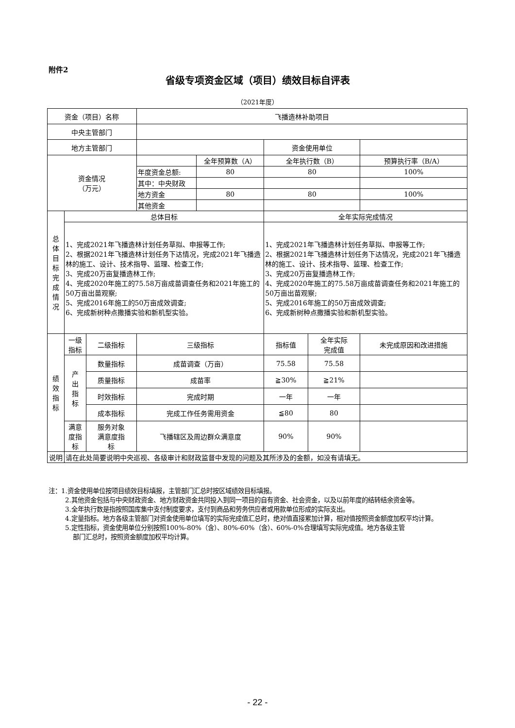附件2
省级专项资金区域（项目）绩效目标自评表
（2021年度）
| 资金（项目）名称 | | | 飞播造林补助项目 | | | | |
| 中央主管部门 | | | | | | | |
| 地方主管部门 | | | | | 资金使用单位 | | |
| 资金情况 （万元） | | | | 全年预算数（A） | 全年执行数（B） | | 预算执行率（B/A） |
| | | | 年度资金总额: | 80 | 80 | | 100% |
| | | | 其中：中央财政 | | | | |
| | | | 地方资金 | 80 | 80 | | 100% |
| | | | 其他资金 | | | | |
| 总 体 目 标 完 成 情 况 | 总体目标 | | | | 全年实际完成情况 | | |
| | 1、完成2021年飞播造林计划任务草拟、申报等工作; 2、根据2021年飞播造林计划任务下达情况，完成2021年飞播造林的施工、设计、技术指导、监理、检查工作; 3、完成20万亩复播造林工作; 4、完成2020年施工的75.58万亩成苗调查任务和2021年施工的50万亩出苗观察; 5、完成2016年施工的50万亩成效调查; 6、完成新树种点撒播实验和新机型实验。 | | | | 1、完成2021年飞播造林计划任务草拟、申报等工作; 2、根据2021年飞播造林计划任务下达情况，完成2021年飞播造林的施工、设计、技术指导、监理、检查工作; 3、完成20万亩复播造林工作; 4、完成2020年施工的75.58万亩成苗调查任务和2021年施工的50万亩出苗观察; 5、完成2016年施工的50万亩成效调查; 6、完成新树种点撒播实验和新机型实验。 | | |
| 绩 效 指 标 | 一级 指标 | 二级指标 | 三级指标 | | 指标值 | 全年实际 完成值 | 未完成原因和改进措施 |
| | 产 出 指 标 | 数量指标 | 成苗调查（万亩） | | 75.58 | 75.58 | |
| | | 质量指标 | 成苗率 | | ≧30% | ≧21% | |
| | | 时效指标 | 完成时期 | | 一年 | 一年 | |
| | | 成本指标 | 完成工作任务需用资金 | | ≦80 | 80 | |
| | 满意 度指 标 | 服务对象 满意度指 标 | 飞播辖区及周边群众满意度 | | 90% | 90% | |
| 说明 | 请在此处简要说明中央巡视、各级审计和财政监督中发现的问题及其所涉及的金额，如没有请填无。 | | | | | | |
注：1.资金使用单位按项目绩效目标填报，主管部门汇总时按区域绩效目标填报。
2.其他资金包括与中央财政资金、地方财政资金共同投入到同一项目的自有资金、社会资金，以及以前年度的结转结余资金等。
3.全年执行数是指按照国库集中支付制度要求，支付到商品和劳务供应者或用款单位形成的实际支出。
4.定量指标。地方各级主管部门对资金使用单位填写的实际完成值汇总时，绝对值直接累加计算，相对值按照资金额度加权平均计算。
5.定性指标，资金使用单位分别按照100%-80%（含）、80%-60%（含）、60%-0%合理填写实际完成值。地方各级主管
部门汇总时，按照资金额度加权平均计算。
- 22 -